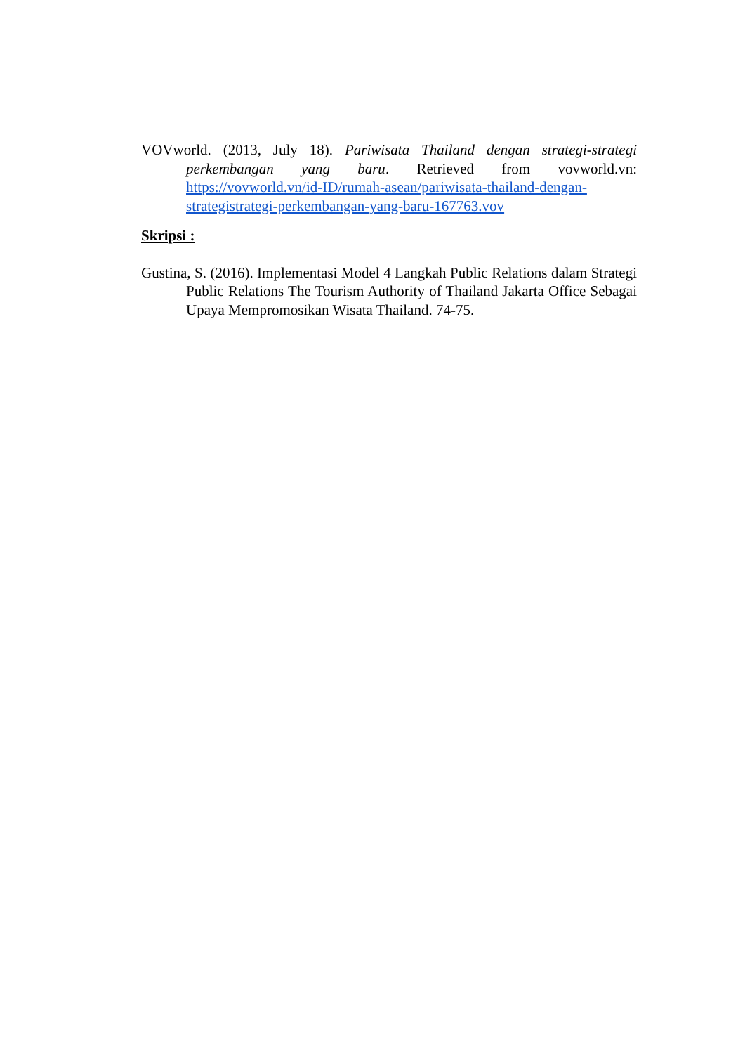VOVworld. (2013, July 18). Pariwisata Thailand dengan strategi-strategi perkembangan yang baru. Retrieved from vovworld.vn: https://vovworld.vn/id-ID/rumah-asean/pariwisata-thailand-dengan-strategistrategi-perkembangan-yang-baru-167763.vov
Skripsi :
Gustina, S. (2016). Implementasi Model 4 Langkah Public Relations dalam Strategi Public Relations The Tourism Authority of Thailand Jakarta Office Sebagai Upaya Mempromosikan Wisata Thailand. 74-75.